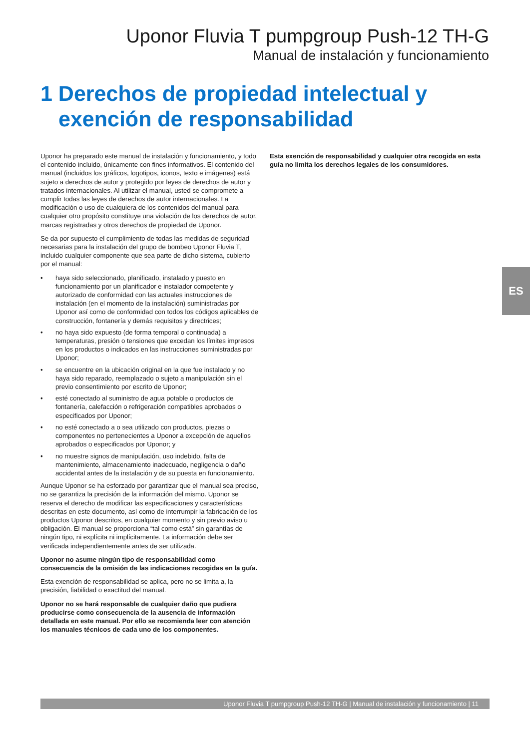Uponor Fluvia T pumpgroup Push-12 TH-G
Manual de instalación y funcionamiento
1 Derechos de propiedad intelectual y exención de responsabilidad
Uponor ha preparado este manual de instalación y funcionamiento, y todo el contenido incluido, únicamente con fines informativos. El contenido del manual (incluidos los gráficos, logotipos, iconos, texto e imágenes) está sujeto a derechos de autor y protegido por leyes de derechos de autor y tratados internacionales. Al utilizar el manual, usted se compromete a cumplir todas las leyes de derechos de autor internacionales. La modificación o uso de cualquiera de los contenidos del manual para cualquier otro propósito constituye una violación de los derechos de autor, marcas registradas y otros derechos de propiedad de Uponor.
Se da por supuesto el cumplimiento de todas las medidas de seguridad necesarias para la instalación del grupo de bombeo Uponor Fluvia T, incluido cualquier componente que sea parte de dicho sistema, cubierto por el manual:
• haya sido seleccionado, planificado, instalado y puesto en funcionamiento por un planificador e instalador competente y autorizado de conformidad con las actuales instrucciones de instalación (en el momento de la instalación) suministradas por Uponor así como de conformidad con todos los códigos aplicables de construcción, fontanería y demás requisitos y directrices;
• no haya sido expuesto (de forma temporal o continuada) a temperaturas, presión o tensiones que excedan los límites impresos en los productos o indicados en las instrucciones suministradas por Uponor;
• se encuentre en la ubicación original en la que fue instalado y no haya sido reparado, reemplazado o sujeto a manipulación sin el previo consentimiento por escrito de Uponor;
• esté conectado al suministro de agua potable o productos de fontanería, calefacción o refrigeración compatibles aprobados o especificados por Uponor;
• no esté conectado a o sea utilizado con productos, piezas o componentes no pertenecientes a Uponor a excepción de aquellos aprobados o especificados por Uponor; y
• no muestre signos de manipulación, uso indebido, falta de mantenimiento, almacenamiento inadecuado, negligencia o daño accidental antes de la instalación y de su puesta en funcionamiento.
Aunque Uponor se ha esforzado por garantizar que el manual sea preciso, no se garantiza la precisión de la información del mismo. Uponor se reserva el derecho de modificar las especificaciones y características descritas en este documento, así como de interrumpir la fabricación de los productos Uponor descritos, en cualquier momento y sin previo aviso u obligación. El manual se proporciona “tal como está” sin garantías de ningún tipo, ni explícita ni implícitamente. La información debe ser verificada independientemente antes de ser utilizada.
Uponor no asume ningún tipo de responsabilidad como consecuencia de la omisión de las indicaciones recogidas en la guía.
Esta exención de responsabilidad se aplica, pero no se limita a, la precisión, fiabilidad o exactitud del manual.
Uponor no se hará responsable de cualquier daño que pudiera producirse como consecuencia de la ausencia de información detallada en este manual. Por ello se recomienda leer con atención los manuales técnicos de cada uno de los componentes.
Esta exención de responsabilidad y cualquier otra recogida en esta guía no limita los derechos legales de los consumidores.
ES
Uponor Fluvia T pumpgroup Push-12 TH-G | Manual de instalación y funcionamiento | 11